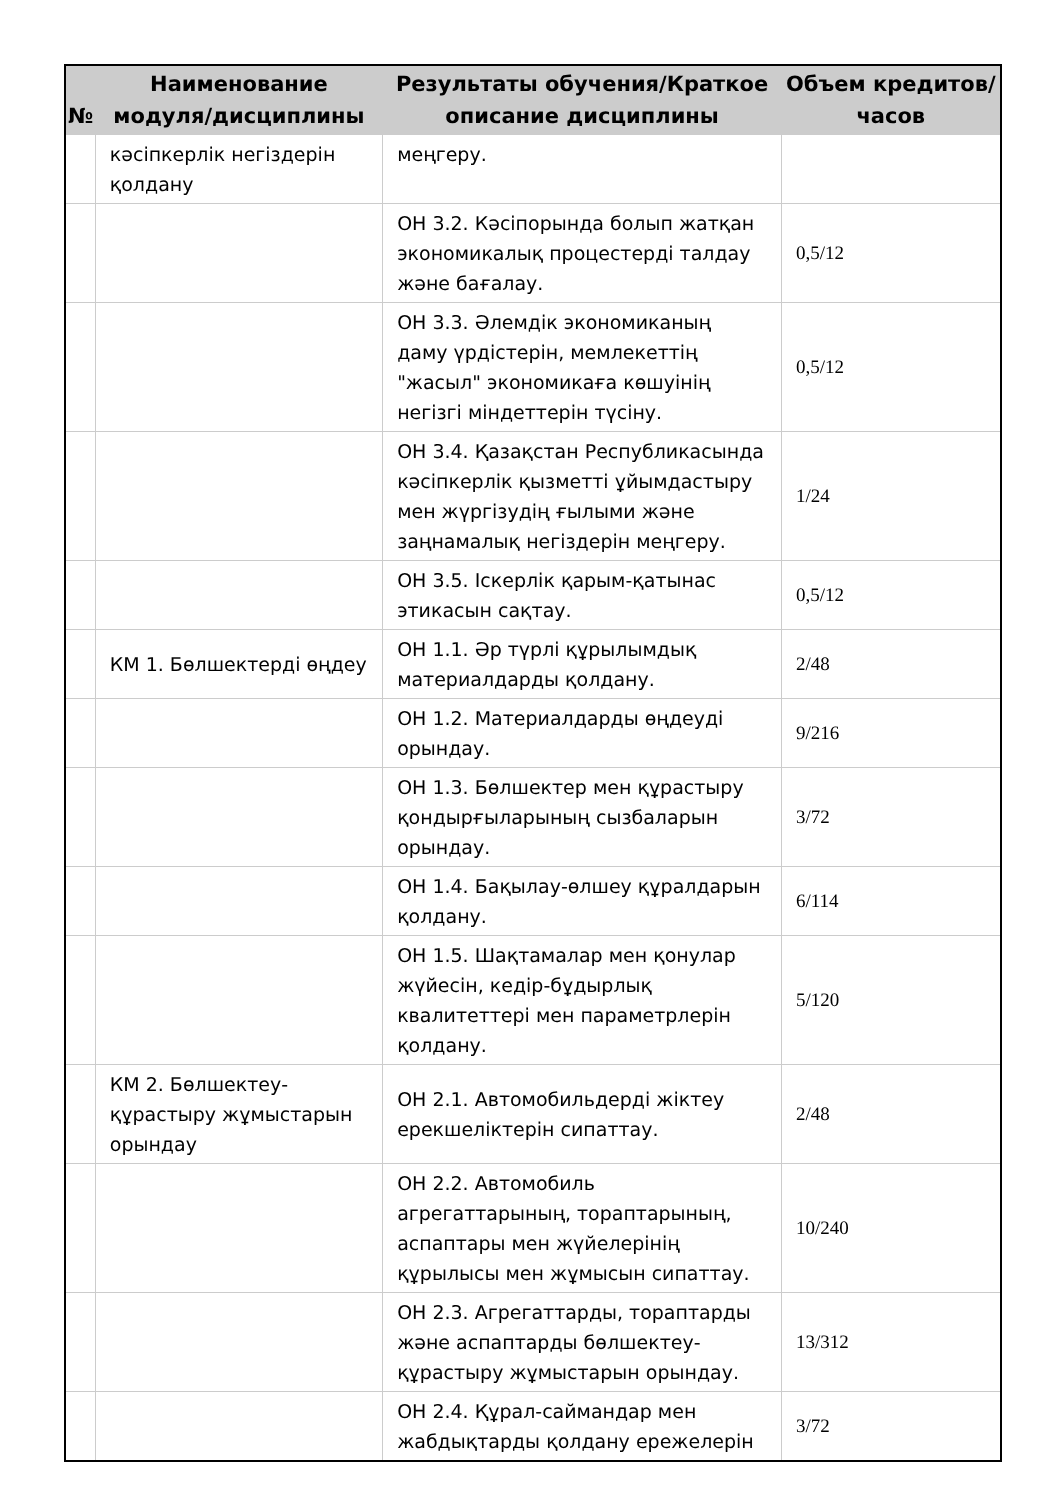| № | Наименование модуля/дисциплины | Результаты обучения/Краткое описание дисциплины | Объем кредитов/часов |
| --- | --- | --- | --- |
| | кәсіпкерлік негіздерін қолдану | меңгеру. | |
| | | ОН 3.2. Кәсіпорында болып жатқан экономикалық процестерді талдау және бағалау. | 0,5/12 |
| | | ОН 3.3. Әлемдік экономиканың даму үрдістерін, мемлекеттің "жасыл" экономикаға көшуінің негізгі міндеттерін түсіну. | 0,5/12 |
| | | ОН 3.4. Қазақстан Республикасында кәсіпкерлік қызметті ұйымдастыру мен жүргізудің ғылыми және заңнамалық негіздерін меңгеру. | 1/24 |
| | | ОН 3.5. Іскерлік қарым-қатынас этикасын сақтау. | 0,5/12 |
| | КМ 1. Бөлшектерді өңдеу | ОН 1.1. Әр түрлі құрылымдық материалдарды қолдану. | 2/48 |
| | | ОН 1.2. Материалдарды өңдеуді орындау. | 9/216 |
| | | ОН 1.3. Бөлшектер мен құрастыру қондырғыларының сызбаларын орындау. | 3/72 |
| | | ОН 1.4. Бақылау-өлшеу құралдарын қолдану. | 6/114 |
| | | ОН 1.5. Шақтамалар мен қонулар жүйесін, кедір-бұдырлық квалитеттері мен параметрлерін қолдану. | 5/120 |
| | КМ 2. Бөлшектеу-құрастыру жұмыстарын орындау | ОН 2.1. Автомобильдерді жіктеу ерекшеліктерін сипаттау. | 2/48 |
| | | ОН 2.2. Автомобиль агрегаттарының, тораптарының, аспаптары мен жүйелерінің құрылысы мен жұмысын сипаттау. | 10/240 |
| | | ОН 2.3. Агрегаттарды, тораптарды және аспаптарды бөлшектеу-құрастыру жұмыстарын орындау. | 13/312 |
| | | ОН 2.4. Құрал-саймандар мен жабдықтарды қолдану ережелерін | 3/72 |